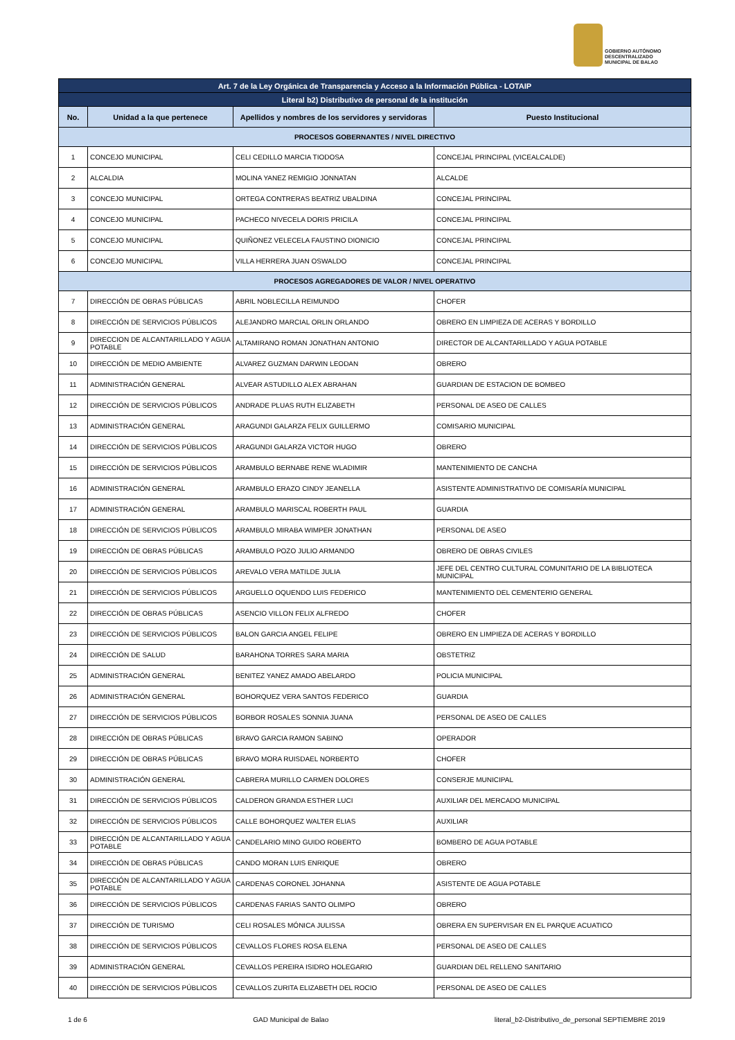GOBIERNO AUTÓNOMO
DESCENTRALIZADO
MUNICIPAL DE BALAO
| Art. 7 de la Ley Orgánica de Transparencia y Acceso a la Información Pública - LOTAIP | | | |
| --- | --- | --- | --- |
| Literal b2) Distributivo de personal de la institución | | | |
| No. | Unidad a la que pertenece | Apellidos y nombres de los servidores y servidoras | Puesto Institucional |
| PROCESOS GOBERNANTES / NIVEL DIRECTIVO | | | |
| 1 | CONCEJO MUNICIPAL | CELI CEDILLO MARCIA TIODOSA | CONCEJAL PRINCIPAL (VICEALCALDE) |
| 2 | ALCALDIA | MOLINA YANEZ REMIGIO JONNATAN | ALCALDE |
| 3 | CONCEJO MUNICIPAL | ORTEGA CONTRERAS BEATRIZ UBALDINA | CONCEJAL PRINCIPAL |
| 4 | CONCEJO MUNICIPAL | PACHECO NIVECELA DORIS PRICILA | CONCEJAL PRINCIPAL |
| 5 | CONCEJO MUNICIPAL | QUIÑONEZ VELECELA FAUSTINO DIONICIO | CONCEJAL PRINCIPAL |
| 6 | CONCEJO MUNICIPAL | VILLA HERRERA JUAN OSWALDO | CONCEJAL PRINCIPAL |
| PROCESOS AGREGADORES DE VALOR / NIVEL OPERATIVO | | | |
| 7 | DIRECCIÓN DE OBRAS PÚBLICAS | ABRIL NOBLECILLA REIMUNDO | CHOFER |
| 8 | DIRECCIÓN DE SERVICIOS PÚBLICOS | ALEJANDRO MARCIAL ORLIN ORLANDO | OBRERO EN LIMPIEZA DE ACERAS Y BORDILLO |
| 9 | DIRECCION DE ALCANTARILLADO Y AGUA POTABLE | ALTAMIRANO ROMAN JONATHAN ANTONIO | DIRECTOR DE ALCANTARILLADO Y AGUA POTABLE |
| 10 | DIRECCIÓN DE MEDIO AMBIENTE | ALVAREZ GUZMAN DARWIN LEODAN | OBRERO |
| 11 | ADMINISTRACIÓN GENERAL | ALVEAR ASTUDILLO ALEX ABRAHAN | GUARDIAN DE ESTACION DE BOMBEO |
| 12 | DIRECCIÓN DE SERVICIOS PÚBLICOS | ANDRADE PLUAS RUTH ELIZABETH | PERSONAL DE ASEO DE CALLES |
| 13 | ADMINISTRACIÓN GENERAL | ARAGUNDI GALARZA FELIX GUILLERMO | COMISARIO MUNICIPAL |
| 14 | DIRECCIÓN DE SERVICIOS PÚBLICOS | ARAGUNDI GALARZA VICTOR HUGO | OBRERO |
| 15 | DIRECCIÓN DE SERVICIOS PÚBLICOS | ARAMBULO BERNABE RENE WLADIMIR | MANTENIMIENTO DE CANCHA |
| 16 | ADMINISTRACIÓN GENERAL | ARAMBULO ERAZO CINDY JEANELLA | ASISTENTE ADMINISTRATIVO DE COMISARÍA MUNICIPAL |
| 17 | ADMINISTRACIÓN GENERAL | ARAMBULO MARISCAL ROBERTH PAUL | GUARDIA |
| 18 | DIRECCIÓN DE SERVICIOS PÚBLICOS | ARAMBULO MIRABA WIMPER JONATHAN | PERSONAL DE ASEO |
| 19 | DIRECCIÓN DE OBRAS PÚBLICAS | ARAMBULO POZO JULIO ARMANDO | OBRERO DE OBRAS CIVILES |
| 20 | DIRECCIÓN DE SERVICIOS PÚBLICOS | AREVALO VERA MATILDE JULIA | JEFE DEL CENTRO CULTURAL COMUNITARIO DE LA BIBLIOTECA MUNICIPAL |
| 21 | DIRECCIÓN DE SERVICIOS PÚBLICOS | ARGUELLO OQUENDO LUIS FEDERICO | MANTENIMIENTO DEL CEMENTERIO GENERAL |
| 22 | DIRECCIÓN DE OBRAS PÚBLICAS | ASENCIO VILLON FELIX ALFREDO | CHOFER |
| 23 | DIRECCIÓN DE SERVICIOS PÚBLICOS | BALON GARCIA ANGEL FELIPE | OBRERO EN LIMPIEZA DE ACERAS Y BORDILLO |
| 24 | DIRECCIÓN DE SALUD | BARAHONA TORRES SARA MARIA | OBSTETRIZ |
| 25 | ADMINISTRACIÓN GENERAL | BENITEZ YANEZ AMADO ABELARDO | POLICIA MUNICIPAL |
| 26 | ADMINISTRACIÓN GENERAL | BOHORQUEZ VERA SANTOS FEDERICO | GUARDIA |
| 27 | DIRECCIÓN DE SERVICIOS PÚBLICOS | BORBOR ROSALES SONNIA JUANA | PERSONAL DE ASEO DE CALLES |
| 28 | DIRECCIÓN DE OBRAS PÚBLICAS | BRAVO GARCIA RAMON SABINO | OPERADOR |
| 29 | DIRECCIÓN DE OBRAS PÚBLICAS | BRAVO MORA RUISDAEL NORBERTO | CHOFER |
| 30 | ADMINISTRACIÓN GENERAL | CABRERA MURILLO CARMEN DOLORES | CONSERJE MUNICIPAL |
| 31 | DIRECCIÓN DE SERVICIOS PÚBLICOS | CALDERON GRANDA ESTHER LUCI | AUXILIAR DEL MERCADO MUNICIPAL |
| 32 | DIRECCIÓN DE SERVICIOS PÚBLICOS | CALLE BOHORQUEZ WALTER ELIAS | AUXILIAR |
| 33 | DIRECCIÓN DE ALCANTARILLADO Y AGUA POTABLE | CANDELARIO MINO GUIDO ROBERTO | BOMBERO DE AGUA POTABLE |
| 34 | DIRECCIÓN DE OBRAS PÚBLICAS | CANDO MORAN LUIS ENRIQUE | OBRERO |
| 35 | DIRECCIÓN DE ALCANTARILLADO Y AGUA POTABLE | CARDENAS CORONEL JOHANNA | ASISTENTE DE AGUA POTABLE |
| 36 | DIRECCIÓN DE SERVICIOS PÚBLICOS | CARDENAS FARIAS SANTO OLIMPO | OBRERO |
| 37 | DIRECCIÓN DE TURISMO | CELI ROSALES MÓNICA JULISSA | OBRERA EN SUPERVISAR EN EL PARQUE ACUATICO |
| 38 | DIRECCIÓN DE SERVICIOS PÚBLICOS | CEVALLOS FLORES ROSA ELENA | PERSONAL DE ASEO DE CALLES |
| 39 | ADMINISTRACIÓN GENERAL | CEVALLOS PEREIRA ISIDRO HOLEGARIO | GUARDIAN DEL RELLENO SANITARIO |
| 40 | DIRECCIÓN DE SERVICIOS PÚBLICOS | CEVALLOS ZURITA ELIZABETH DEL ROCIO | PERSONAL DE ASEO DE CALLES |
1 de 6 GAD Municipal de Balao literal_b2-Distributivo_de_personal SEPTIEMBRE 2019